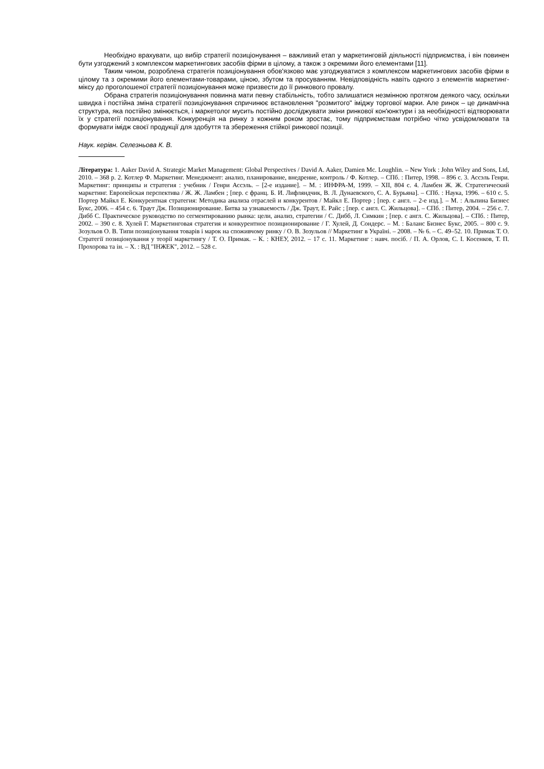Необхідно врахувати, що вибір стратегії позиціонування – важливий етап у маркетинговій діяльності підприємства, і він повинен бути узгоджений з комплексом маркетингових засобів фірми в цілому, а також з окремими його елементами [11].
Таким чином, розроблена стратегія позиціонування обов'язково має узгоджуватися з комплексом маркетингових засобів фірми в цілому та з окремими його елементами-товарами, ціною, збутом та просуванням. Невідповідність навіть одного з елементів маркетинг-міксу до проголошеної стратегії позиціонування може призвести до її ринкового провалу.
Обрана стратегія позиціонування повинна мати певну стабільність, тобто залишатися незмінною протягом деякого часу, оскільки швидка і постійна зміна стратегії позиціонування спричинює встановлення "розмитого" іміджу торгової марки. Але ринок – це динамічна структура, яка постійно змінюється, і маркетолог мусить постійно досліджувати зміни ринкової кон'юнктури і за необхідності відтворювати їх у стратегії позиціонування. Конкуренція на ринку з кожним роком зростає, тому підприємствам потрібно чітко усвідомлювати та формувати імідж своєї продукції для здобуття та збереження стійкої ринкової позиції.
Наук. керівн. Селезньова К. В.
Література: 1. Aaker David A. Strategic Market Management: Global Perspectives / David A. Aaker, Damien Mc. Loughlin. – New York : John Wiley and Sons, Ltd, 2010. – 368 p. 2. Котлер Ф. Маркетинг. Менеджмент: анализ, планирование, внедрение, контроль / Ф. Котлер. – СПб. : Питер, 1998. – 896 с. 3. Ассэль Генри. Маркетинг: принципы и стратегия : учебник / Генри Ассэль. – [2-е издание]. – М. : ИНФРА-М, 1999. – XII, 804 с. 4. Ламбен Ж. Ж. Стратегический маркетинг. Европейская перспектива / Ж. Ж. Ламбен ; [пер. с франц. Б. И. Лифляндчик, В. Л. Дунаевского, С. А. Бурьяна]. – СПб. : Наука, 1996. – 610 с. 5. Портер Майкл Е. Конкурентная стратегия: Методика анализа отраслей и конкурентов / Майкл Е. Портер ; [пер. с англ. – 2-е изд.]. – М. : Альпина Бизнес Букс, 2006. – 454 с. 6. Траут Дж. Позиционирование. Битва за узнаваемость / Дж. Траут, Е. Райс ; [пер. с англ. С. Жильцова]. – СПб. : Питер, 2004. – 256 с. 7. Дибб С. Практическое руководство по сегментированию рынка: цели, анализ, стратегии / С. Дибб, Л. Симкин ; [пер. с англ. С. Жильцова]. – СПб. : Питер, 2002. – 390 с. 8. Хулей Г. Маркетинговая стратегия и конкурентное позиционирование / Г. Хулей, Д. Сондерс. – М. : Баланс Бизнес Букс, 2005. – 800 с. 9. Зозульов О. В. Типи позиціонування товарів і марок на споживчому ринку / О. В. Зозульов // Маркетинг в Україні. – 2008. – № 6. – С. 49–52. 10. Примак Т. О. Стратегії позиціонування у теорії маркетингу / Т. О. Примак. – К. : КНЕУ, 2012. – 17 с. 11. Маркетинг : навч. посіб. / П. А. Орлов, С. І. Косенков, Т. П. Прохорова та ін. – Х. : ВД "ІНЖЕК", 2012. – 528 с.